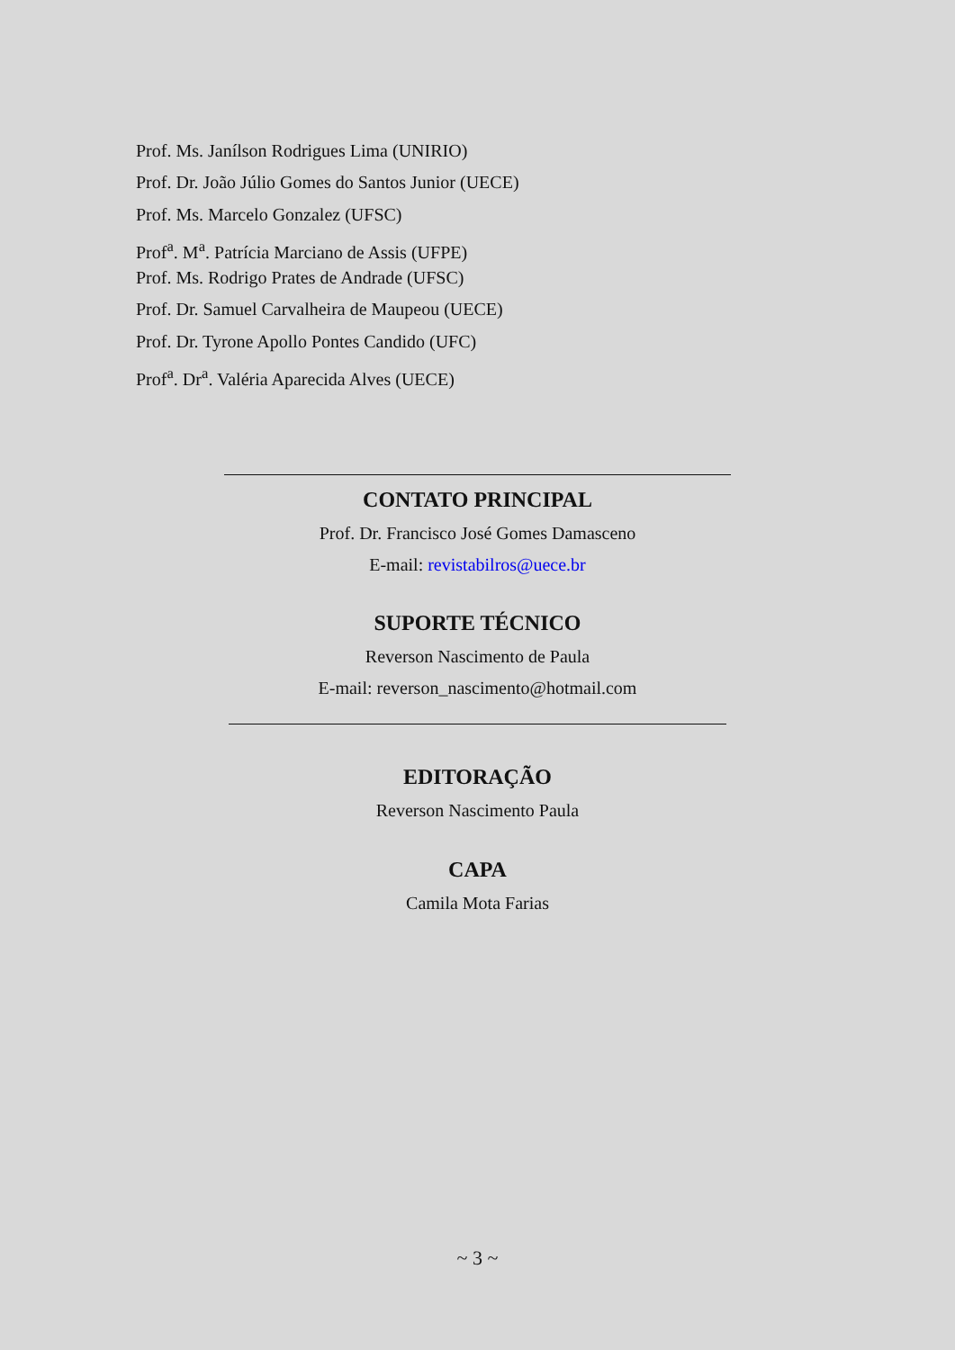Prof. Ms. Janílson Rodrigues Lima (UNIRIO)
Prof. Dr. João Júlio Gomes do Santos Junior (UECE)
Prof. Ms. Marcelo Gonzalez (UFSC)
Prof<sup>a</sup>. M<sup>a</sup>. Patrícia Marciano de Assis (UFPE)
Prof. Ms. Rodrigo Prates de Andrade (UFSC)
Prof. Dr. Samuel Carvalheira de Maupeou (UECE)
Prof. Dr. Tyrone Apollo Pontes Candido (UFC)
Prof<sup>a</sup>. Dr<sup>a</sup>. Valéria Aparecida Alves (UECE)
CONTATO PRINCIPAL
Prof. Dr. Francisco José Gomes Damasceno
E-mail: revistabilros@uece.br
SUPORTE TÉCNICO
Reverson Nascimento de Paula
E-mail: reverson_nascimento@hotmail.com
EDITORAÇÃO
Reverson Nascimento Paula
CAPA
Camila Mota Farias
~ 3 ~